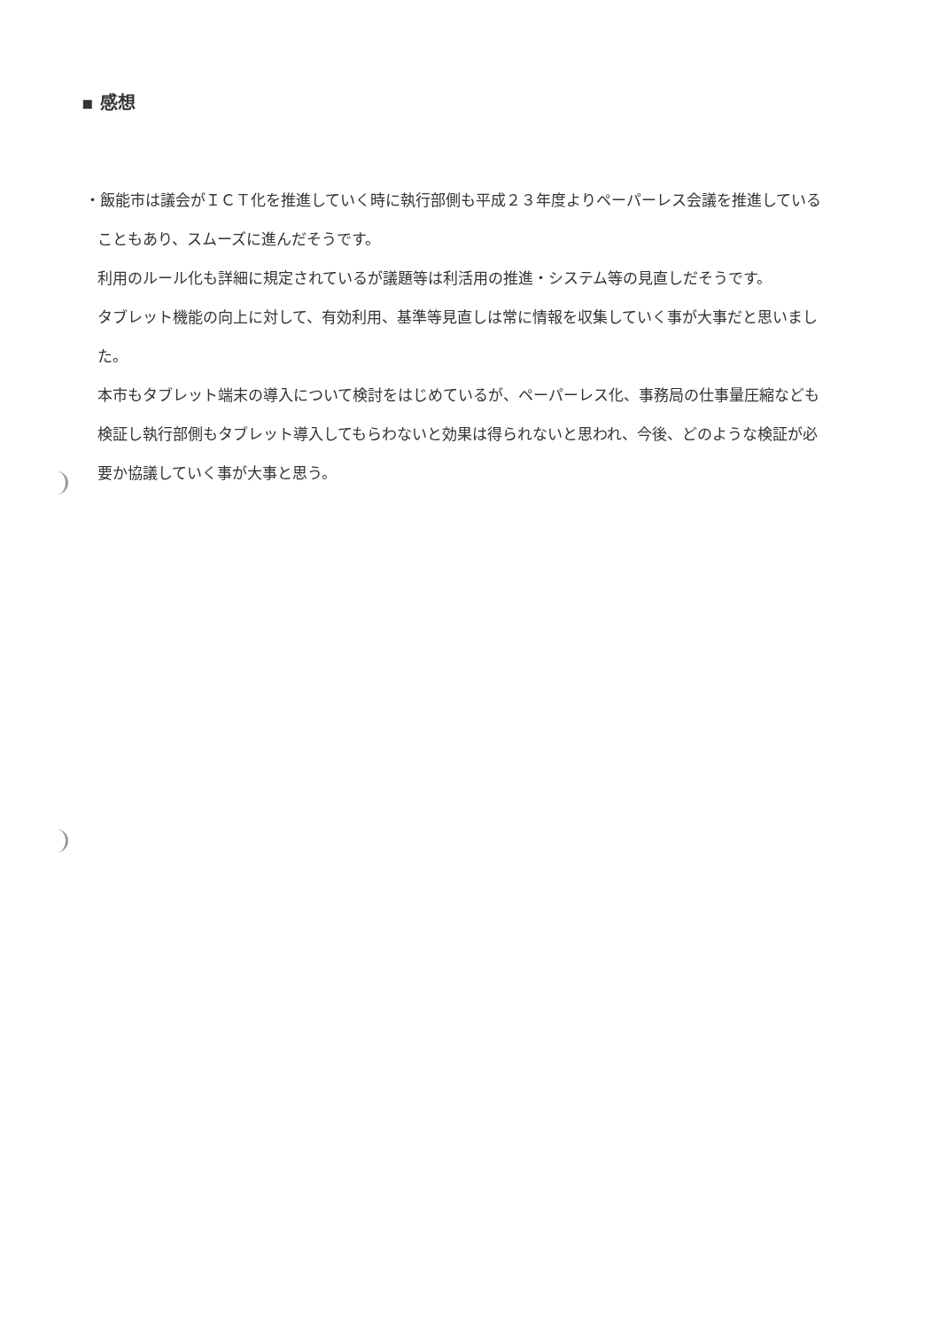▪ 感想
・飯能市は議会がＩＣＴ化を推進していく時に執行部側も平成２３年度よりペーパーレス会議を推進していることもあり、スムーズに進んだそうです。
利用のルール化も詳細に規定されているが議題等は利活用の推進・システム等の見直しだそうです。
タブレット機能の向上に対して、有効利用、基準等見直しは常に情報を収集していく事が大事だと思いました。
本市もタブレット端末の導入について検討をはじめているが、ペーパーレス化、事務局の仕事量圧縮なども検証し執行部側もタブレット導入してもらわないと効果は得られないと思われ、今後、どのような検証が必要か協議していく事が大事と思う。